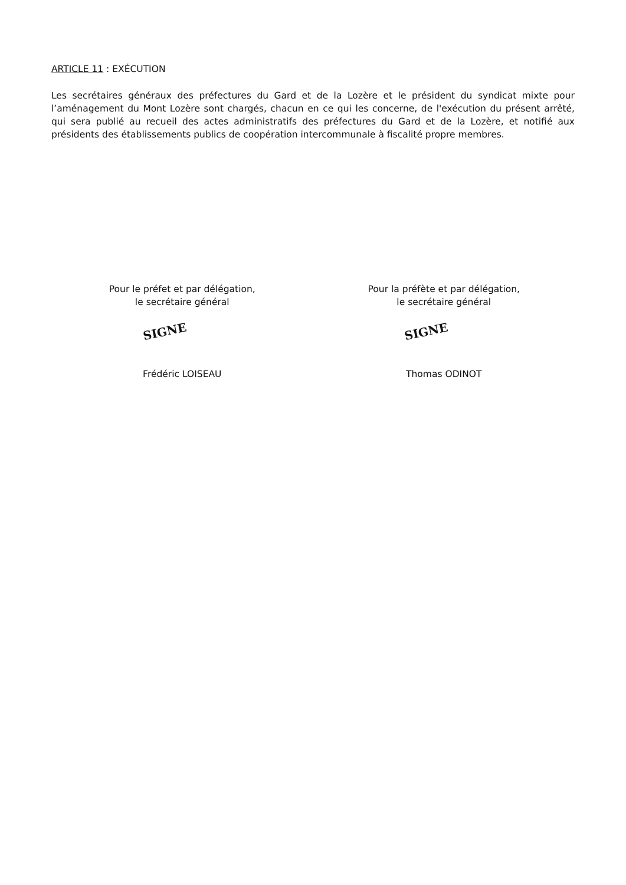ARTICLE 11 : EXÉCUTION
Les secrétaires généraux des préfectures du Gard et de la Lozère et le président du syndicat mixte pour l’aménagement du Mont Lozère sont chargés, chacun en ce qui les concerne, de l'exécution du présent arrêté, qui sera publié au recueil des actes administratifs des préfectures du Gard et de la Lozère, et notifié aux présidents des établissements publics de coopération intercommunale à fiscalité propre membres.
Pour le préfet et par délégation,
le secrétaire général
SIGNE
Frédéric LOISEAU
Pour la préfète et par délégation,
le secrétaire général
SIGNE
Thomas ODINOT